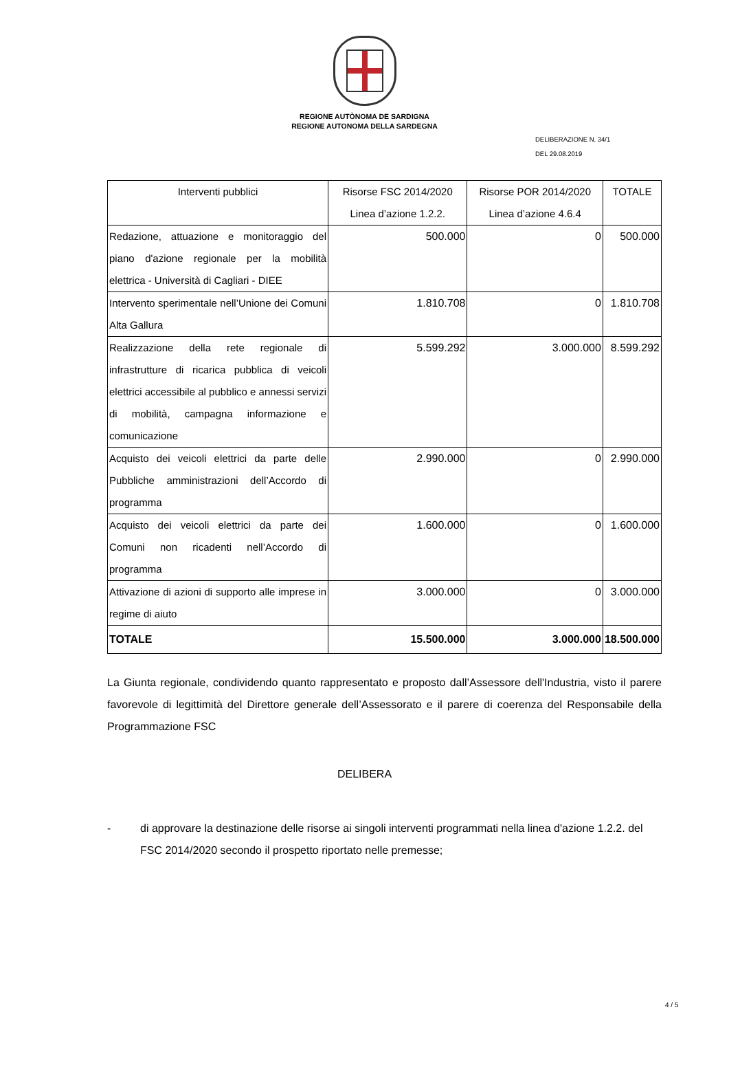REGIONE AUTÒNOMA DE SARDIGNA
REGIONE AUTONOMA DELLA SARDEGNA
DELIBERAZIONE N. 34/1
DEL 29.08.2019
| Interventi pubblici | Risorse FSC 2014/2020 Linea d’azione 1.2.2. | Risorse POR 2014/2020 Linea d’azione 4.6.4 | TOTALE |
| --- | --- | --- | --- |
| Redazione, attuazione e monitoraggio del piano d'azione regionale per la mobilità elettrica - Università di Cagliari - DIEE | 500.000 | 0 | 500.000 |
| Intervento sperimentale nell’Unione dei Comuni Alta Gallura | 1.810.708 | 0 | 1.810.708 |
| Realizzazione della rete regionale di infrastrutture di ricarica pubblica di veicoli elettrici accessibile al pubblico e annessi servizi di mobilità, campagna informazione e comunicazione | 5.599.292 | 3.000.000 | 8.599.292 |
| Acquisto dei veicoli elettrici da parte delle Pubbliche amministrazioni dell’Accordo di programma | 2.990.000 | 0 | 2.990.000 |
| Acquisto dei veicoli elettrici da parte dei Comuni non ricadenti nell’Accordo di programma | 1.600.000 | 0 | 1.600.000 |
| Attivazione di azioni di supporto alle imprese in regime di aiuto | 3.000.000 | 0 | 3.000.000 |
| TOTALE | 15.500.000 | 3.000.000 | 18.500.000 |
La Giunta regionale, condividendo quanto rappresentato e proposto dall’Assessore dell'Industria, visto il parere favorevole di legittimità del Direttore generale dell’Assessorato e il parere di coerenza del Responsabile della Programmazione FSC
DELIBERA
- di approvare la destinazione delle risorse ai singoli interventi programmati nella linea d'azione 1.2.2. del FSC 2014/2020 secondo il prospetto riportato nelle premesse;
4 / 5